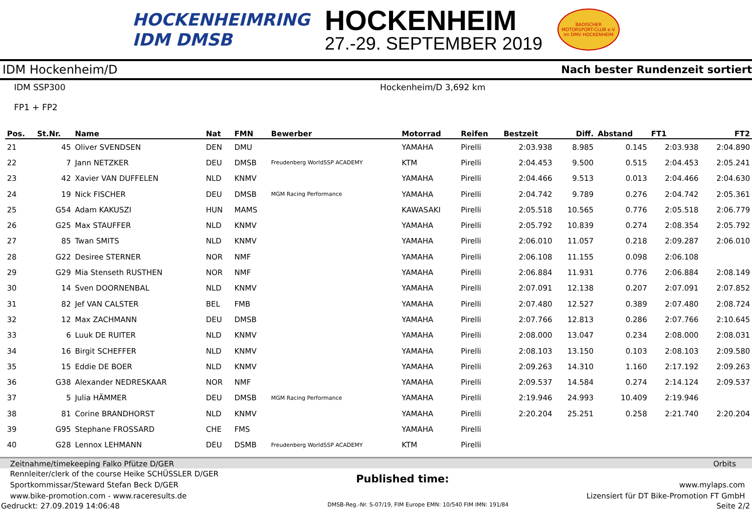HOCKENHEIMRING
IDM DMSB
HOCKENHEIM
27.-29. SEPTEMBER 2019
BADISCHER MOTORSPORT-CLUB e.V. im DMV HOCKENHEIM
IDM Hockenheim/D Nach bester Rundenzeit sortiert
IDM SSP300
FP1 + FP2 Hockenheim/D 3,692 km
| Pos. | St.Nr. | Name | Nat | FMN | Bewerber | Motorrad | Reifen | Bestzeit | Diff. | Abstand | FT1 | FT2 |
| --- | --- | --- | --- | --- | --- | --- | --- | --- | --- | --- | --- | --- |
| 21 | 45 | Oliver SVENDSEN | DEN | DMU | | YAMAHA | Pirelli | 2:03.938 | 8.985 | 0.145 | 2:03.938 | 2:04.890 |
| 22 | 7 | Jann NETZKER | DEU | DMSB | Freudenberg WorldSSP ACADEMY | KTM | Pirelli | 2:04.453 | 9.500 | 0.515 | 2:04.453 | 2:05.241 |
| 23 | 42 | Xavier VAN DUFFELEN | NLD | KNMV | | YAMAHA | Pirelli | 2:04.466 | 9.513 | 0.013 | 2:04.466 | 2:04.630 |
| 24 | 19 | Nick FISCHER | DEU | DMSB | MGM Racing Performance | YAMAHA | Pirelli | 2:04.742 | 9.789 | 0.276 | 2:04.742 | 2:05.361 |
| 25 | G54 | Adam KAKUSZI | HUN | MAMS | | KAWASAKI | Pirelli | 2:05.518 | 10.565 | 0.776 | 2:05.518 | 2:06.779 |
| 26 | G25 | Max STAUFFER | NLD | KNMV | | YAMAHA | Pirelli | 2:05.792 | 10.839 | 0.274 | 2:08.354 | 2:05.792 |
| 27 | 85 | Twan SMITS | NLD | KNMV | | YAMAHA | Pirelli | 2:06.010 | 11.057 | 0.218 | 2:09.287 | 2:06.010 |
| 28 | G22 | Desiree STERNER | NOR | NMF | | YAMAHA | Pirelli | 2:06.108 | 11.155 | 0.098 | 2:06.108 | |
| 29 | G29 | Mia Stenseth RUSTHEN | NOR | NMF | | YAMAHA | Pirelli | 2:06.884 | 11.931 | 0.776 | 2:06.884 | 2:08.149 |
| 30 | 14 | Sven DOORNENBAL | NLD | KNMV | | YAMAHA | Pirelli | 2:07.091 | 12.138 | 0.207 | 2:07.091 | 2:07.852 |
| 31 | 82 | Jef VAN CALSTER | BEL | FMB | | YAMAHA | Pirelli | 2:07.480 | 12.527 | 0.389 | 2:07.480 | 2:08.724 |
| 32 | 12 | Max ZACHMANN | DEU | DMSB | | YAMAHA | Pirelli | 2:07.766 | 12.813 | 0.286 | 2:07.766 | 2:10.645 |
| 33 | 6 | Luuk DE RUITER | NLD | KNMV | | YAMAHA | Pirelli | 2:08.000 | 13.047 | 0.234 | 2:08.000 | 2:08.031 |
| 34 | 16 | Birgit SCHEFFER | NLD | KNMV | | YAMAHA | Pirelli | 2:08.103 | 13.150 | 0.103 | 2:08.103 | 2:09.580 |
| 35 | 15 | Eddie DE BOER | NLD | KNMV | | YAMAHA | Pirelli | 2:09.263 | 14.310 | 1.160 | 2:17.192 | 2:09.263 |
| 36 | G38 | Alexander NEDRESKAAR | NOR | NMF | | YAMAHA | Pirelli | 2:09.537 | 14.584 | 0.274 | 2:14.124 | 2:09.537 |
| 37 | 5 | Julia HÄMMER | DEU | DMSB | MGM Racing Performance | YAMAHA | Pirelli | 2:19.946 | 24.993 | 10.409 | 2:19.946 | |
| 38 | 81 | Corine BRANDHORST | NLD | KNMV | | YAMAHA | Pirelli | 2:20.204 | 25.251 | 0.258 | 2:21.740 | 2:20.204 |
| 39 | G95 | Stephane FROSSARD | CHE | FMS | | YAMAHA | Pirelli | | | | | |
| 40 | G28 | Lennox LEHMANN | DEU | DSMB | Freudenberg WorldSSP ACADEMY | KTM | Pirelli | | | | | |
Zeitnahme/timekeeping Falko Pfütze D/GER Orbits
Rennleiter/clerk of the course Heike SCHÜSSLER D/GER
Sportkommissar/Steward Stefan Beck D/GER
www.bike-promotion.com - www.raceresults.de Published time:
www.mylaps.com
Lizensiert für DT Bike-Promotion FT GmbH
Gedruckt: 27.09.2019 14:06:48 DMSB-Reg.-Nr. S-07/19, FIM Europe EMN: 10/540 FIM IMN: 191/84 Seite 2/2